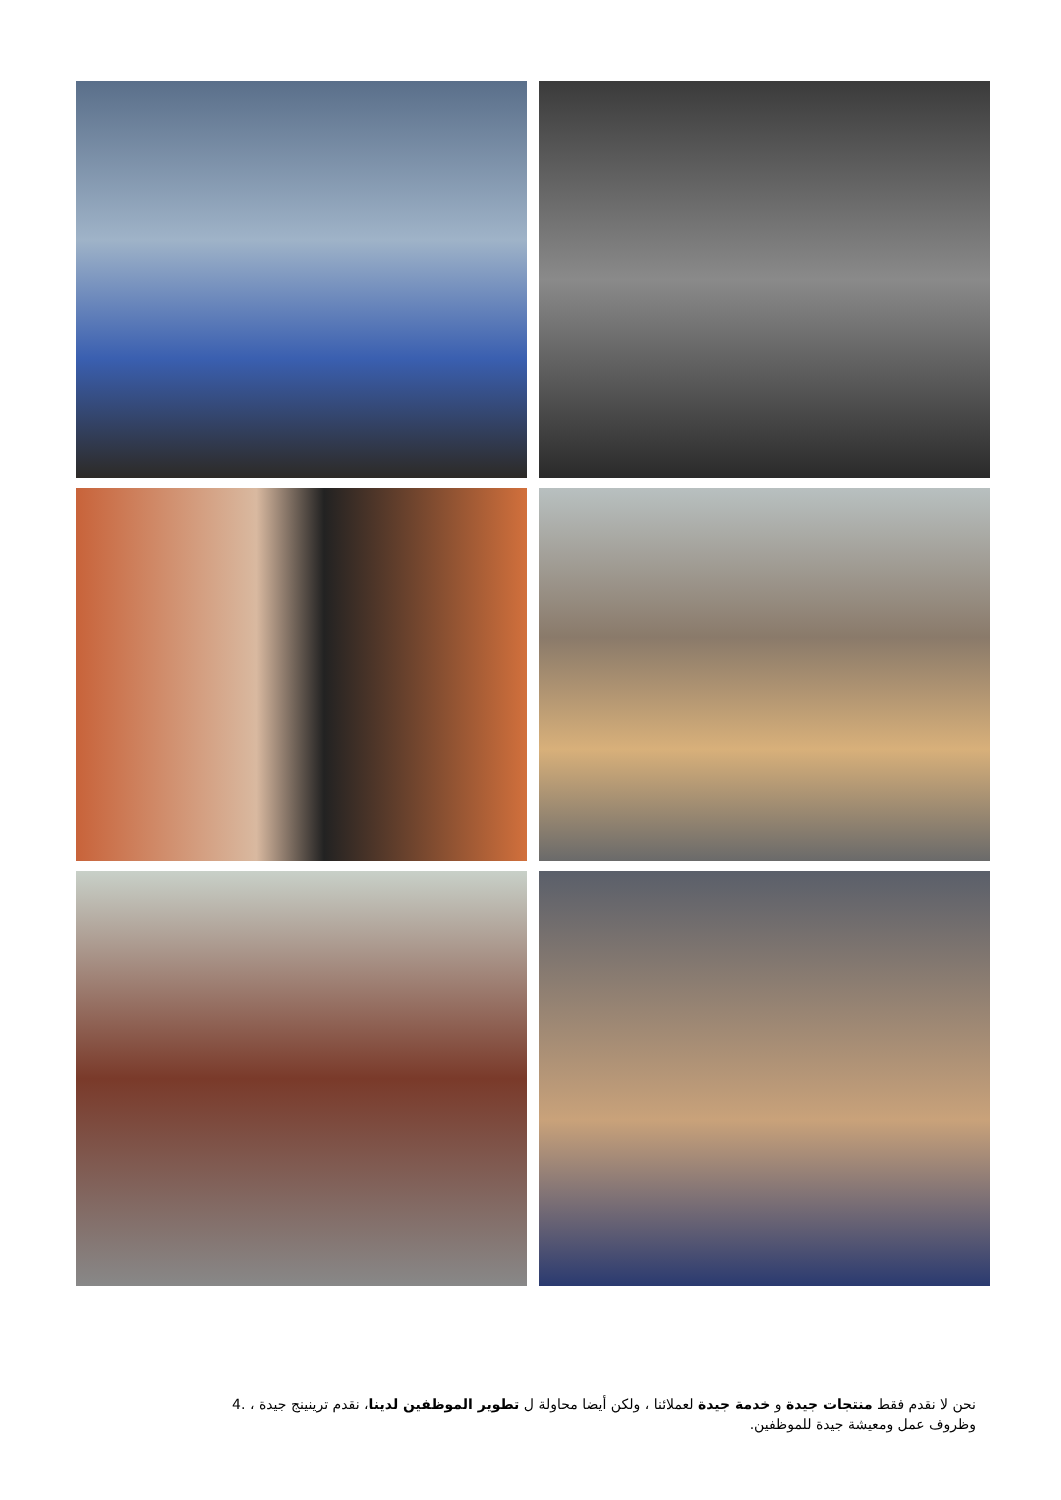نحن لا نقدم فقط منتجات جيدة و خدمة جيدة لعملائنا ، ولكن أيضا محاولة ل تطوير الموظفين لدينا، نقدم ترينينج جيدة ، .4
وظروف عمل ومعيشة جيدة للموظفين.